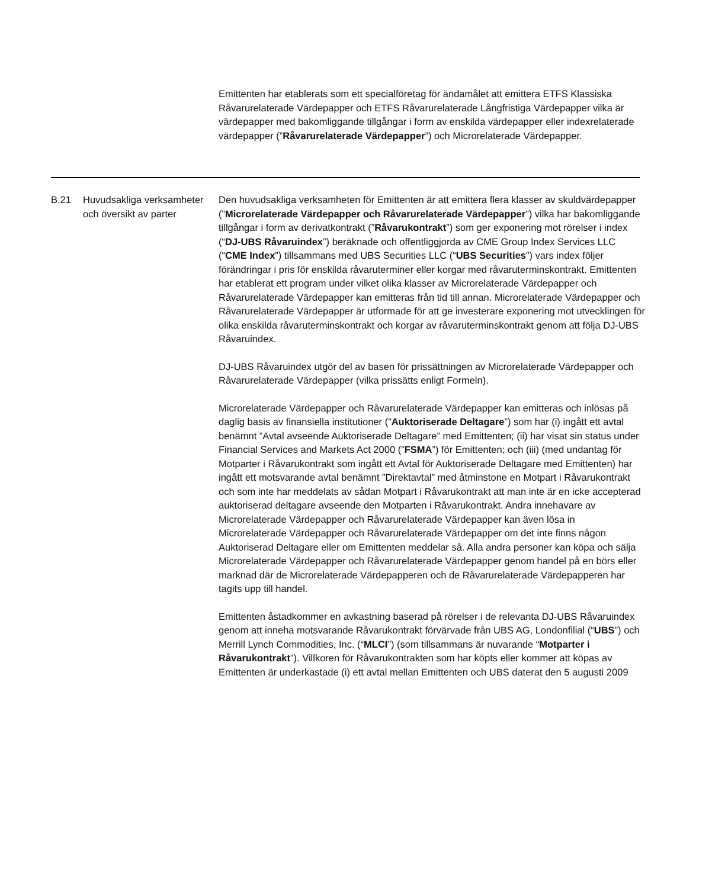Emittenten har etablerats som ett specialföretag för ändamålet att emittera ETFS Klassiska Råvarurelaterade Värdepapper och ETFS Råvarurelaterade Långfristiga Värdepapper vilka är värdepapper med bakomliggande tillgångar i form av enskilda värdepapper eller indexrelaterade värdepapper (”Råvarurelaterade Värdepapper”) och Microrelaterade Värdepapper.
B.21 Huvudsakliga verksamheter och översikt av parter
Den huvudsakliga verksamheten för Emittenten är att emittera flera klasser av skuldvärdepapper (”Microrelaterade Värdepapper och Råvarurelaterade Värdepapper”) vilka har bakomliggande tillgångar i form av derivatkontrakt (”Råvarukontrakt”) som ger exponering mot rörelser i index (“DJ-UBS Råvaruindex”) beräknade och offentliggjorda av CME Group Index Services LLC (“CME Index”) tillsammans med UBS Securities LLC (“UBS Securities”) vars index följer förändringar i pris för enskilda råvaruterminer eller korgar med råvaruterminskontrakt. Emittenten har etablerat ett program under vilket olika klasser av Microrelaterade Värdepapper och Råvarurelaterade Värdepapper kan emitteras från tid till annan. Microrelaterade Värdepapper och Råvarurelaterade Värdepapper är utformade för att ge investerare exponering mot utvecklingen för olika enskilda råvaruterminskontrakt och korgar av råvaruterminskontrakt genom att följa DJ-UBS Råvaruindex.
DJ-UBS Råvaruindex utgör del av basen för prissättningen av Microrelaterade Värdepapper och Råvarurelaterade Värdepapper (vilka prissätts enligt Formeln).
Microrelaterade Värdepapper och Råvarurelaterade Värdepapper kan emitteras och inlösas på daglig basis av finansiella institutioner (”Auktoriserade Deltagare”) som har (i) ingått ett avtal benämnt ”Avtal avseende Auktoriserade Deltagare” med Emittenten; (ii) har visat sin status under Financial Services and Markets Act 2000 (”FSMA”) för Emittenten; och (iii) (med undantag för Motparter i Råvarukontrakt som ingått ett Avtal för Auktoriserade Deltagare med Emittenten) har ingått ett motsvarande avtal benämnt ”Direktavtal” med åtminstone en Motpart i Råvarukontrakt och som inte har meddelats av sådan Motpart i Råvarukontrakt att man inte är en icke accepterad auktoriserad deltagare avseende den Motparten i Råvarukontrakt. Andra innehavare av Microrelaterade Värdepapper och Råvarurelaterade Värdepapper kan även lösa in Microrelaterade Värdepapper och Råvarurelaterade Värdepapper om det inte finns någon Auktoriserad Deltagare eller om Emittenten meddelar så. Alla andra personer kan köpa och sälja Microrelaterade Värdepapper och Råvarurelaterade Värdepapper genom handel på en börs eller marknad där de Microrelaterade Värdepapperen och de Råvarurelaterade Värdepapperen har tagits upp till handel.
Emittenten åstadkommer en avkastning baserad på rörelser i de relevanta DJ-UBS Råvaruindex genom att inneha motsvarande Råvarukontrakt förvärvade från UBS AG, Londonfilial (“UBS”) och Merrill Lynch Commodities, Inc. (“MLCI”) (som tillsammans är nuvarande “Motparter i Råvarukontrakt”). Villkoren för Råvarukontrakten som har köpts eller kommer att köpas av Emittenten är underkastade (i) ett avtal mellan Emittenten och UBS daterat den 5 augusti 2009